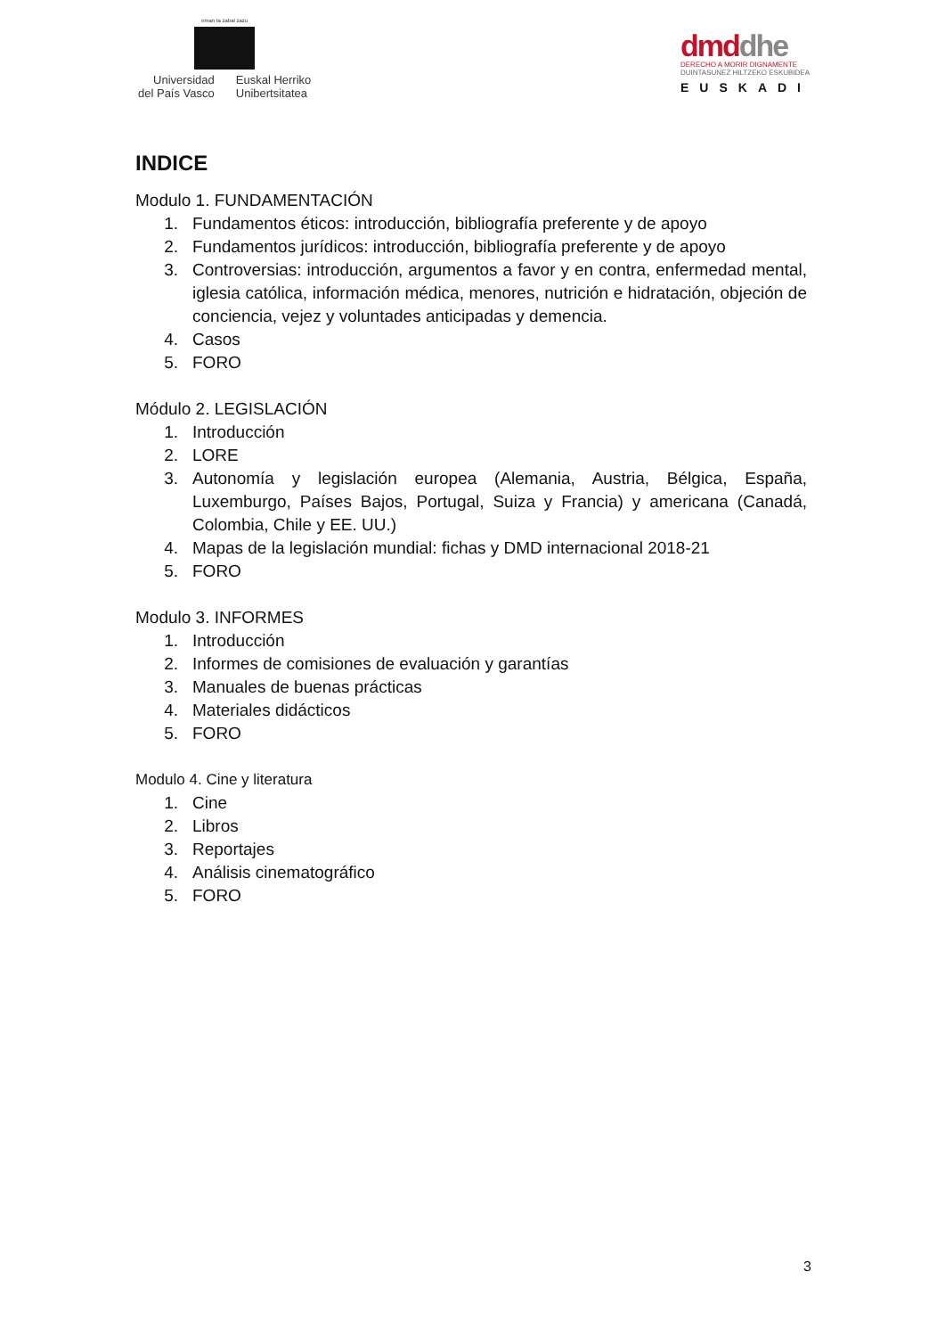eman ta zabal zazu
Universidad
del País Vasco
Euskal Herriko
Unibertsitatea
dmd dhe
DERECHO A MORIR DIGNAMENTE
DUINTASUNEZ HILTZEKO ESKUBIDEA
EUSKADI
INDICE
Modulo 1. FUNDAMENTACIÓN
1. Fundamentos éticos: introducción, bibliografía preferente y de apoyo
2. Fundamentos jurídicos: introducción, bibliografía preferente y de apoyo
3. Controversias: introducción, argumentos a favor y en contra, enfermedad mental, iglesia católica, información médica, menores, nutrición e hidratación, objeción de conciencia, vejez y voluntades anticipadas y demencia.
4. Casos
5. FORO
Módulo 2. LEGISLACIÓN
1. Introducción
2. LORE
3. Autonomía y legislación europea (Alemania, Austria, Bélgica, España, Luxemburgo, Países Bajos, Portugal, Suiza y Francia) y americana (Canadá, Colombia, Chile y EE. UU.)
4. Mapas de la legislación mundial: fichas y DMD internacional 2018-21
5. FORO
Modulo 3. INFORMES
1. Introducción
2. Informes de comisiones de evaluación y garantías
3. Manuales de buenas prácticas
4. Materiales didácticos
5. FORO
Modulo 4. Cine y literatura
1. Cine
2. Libros
3. Reportajes
4. Análisis cinematográfico
5. FORO
3